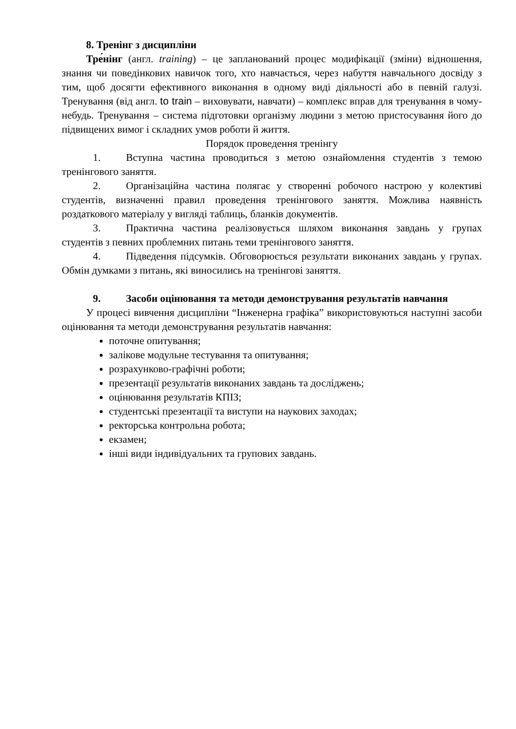8. Тренінг з дисципліни
Тре́нінг (англ. training) – це запланований процес модифікації (зміни) відношення, знання чи поведінкових навичок того, хто навчається, через набуття навчального досвіду з тим, щоб досягти ефективного виконання в одному виді діяльності або в певній галузі. Тренування (від англ. to train – виховувати, навчати) – комплекс вправ для тренування в чому-небудь. Тренування – система підготовки організму людини з метою пристосування його до підвищених вимог і складних умов роботи й життя.
Порядок проведення тренінгу
1. Вступна частина проводиться з метою ознайомлення студентів з темою тренінгового заняття.
2. Організаційна частина полягає у створенні робочого настрою у колективі студентів, визначенні правил проведення тренінгового заняття. Можлива наявність роздаткового матеріалу у вигляді таблиць, бланків документів.
3. Практична частина реалізовується шляхом виконання завдань у групах студентів з певних проблемних питань теми тренінгового заняття.
4. Підведення підсумків. Обговорюється результати виконаних завдань у групах. Обмін думками з питань, які виносились на тренінгові заняття.
9. Засоби оцінювання та методи демонстрування результатів навчання
У процесі вивчення дисципліни “Інженерна графіка” використовуються наступні засоби оцінювання та методи демонстрування результатів навчання:
поточне опитування;
залікове модульне тестування та опитування;
розрахунково-графічні роботи;
презентації результатів виконаних завдань та досліджень;
оцінювання результатів КПІЗ;
студентські презентації та виступи на наукових заходах;
ректорська контрольна робота;
екзамен;
інші види індивідуальних та групових завдань.